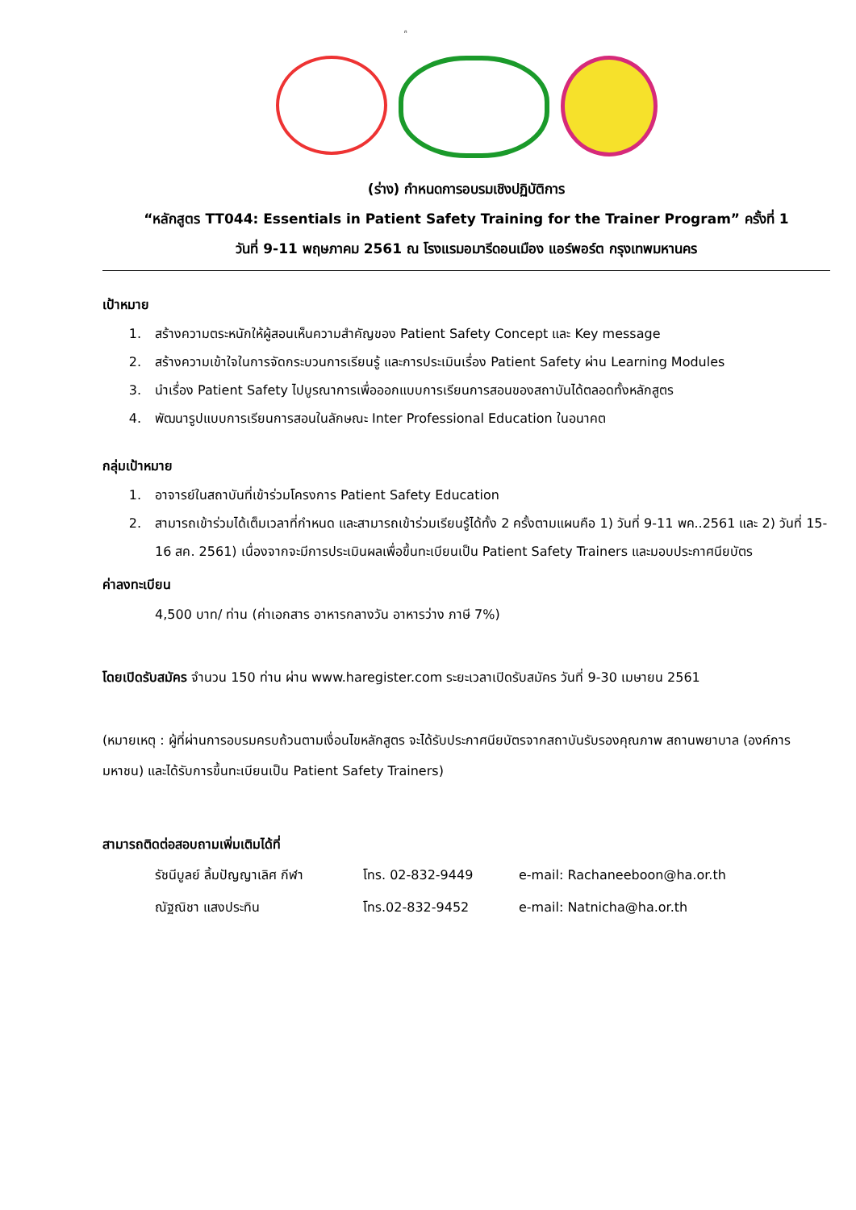ก
(ร่าง) กำหนดการอบรมเชิงปฏิบัติการ
“หลักสูตร TT044: Essentials in Patient Safety Training for the Trainer Program” ครั้งที่ 1
วันที่ 9-11 พฤษภาคม 2561 ณ โรงแรมอมารีดอนเมือง แอร์พอร์ต กรุงเทพมหานคร
เป้าหมาย
1. สร้างความตระหนักให้ผู้สอนเห็นความสำคัญของ Patient Safety Concept และ Key message
2. สร้างความเข้าใจในการจัดกระบวนการเรียนรู้ และการประเมินเรื่อง Patient Safety ผ่าน Learning Modules
3. นำเรื่อง Patient Safety ไปบูรณาการเพื่อออกแบบการเรียนการสอนของสถาบันได้ตลอดทั้งหลักสูตร
4. พัฒนารูปแบบการเรียนการสอนในลักษณะ Inter Professional Education ในอนาคต
กลุ่มเป้าหมาย
1. อาจารย์ในสถาบันที่เข้าร่วมโครงการ Patient Safety Education
2. สามารถเข้าร่วมได้เต็มเวลาที่กำหนด และสามารถเข้าร่วมเรียนรู้ได้ทั้ง 2 ครั้งตามแผนคือ 1) วันที่ 9-11 พค..2561 และ 2) วันที่ 15-16 สค. 2561) เนื่องจากจะมีการประเมินผลเพื่อขึ้นทะเบียนเป็น Patient Safety Trainers และมอบประกาศนียบัตร
ค่าลงทะเบียน
4,500 บาท/ ท่าน (ค่าเอกสาร อาหารกลางวัน อาหารว่าง ภาษี 7%)
โดยเปิดรับสมัคร จำนวน 150 ท่าน ผ่าน www.haregister.com ระยะเวลาเปิดรับสมัคร วันที่ 9-30 เมษายน 2561
(หมายเหตุ : ผู้ที่ผ่านการอบรมครบถ้วนตามเงื่อนไขหลักสูตร จะได้รับประกาศนียบัตรจากสถาบันรับรองคุณภาพ สถานพยาบาล (องค์การมหาชน) และได้รับการขึ้นทะเบียนเป็น Patient Safety Trainers)
สามารถติดต่อสอบถามเพิ่มเติมได้ที่
รัชนีบูลย์ ลิ้มปัญญาเลิศ กีฬา
โทร. 02-832-9449 e-mail: Rachaneeboon@ha.or.th
ณัฐณิชา แสงประทิน โทร.02-832-9452 e-mail: Natnicha@ha.or.th